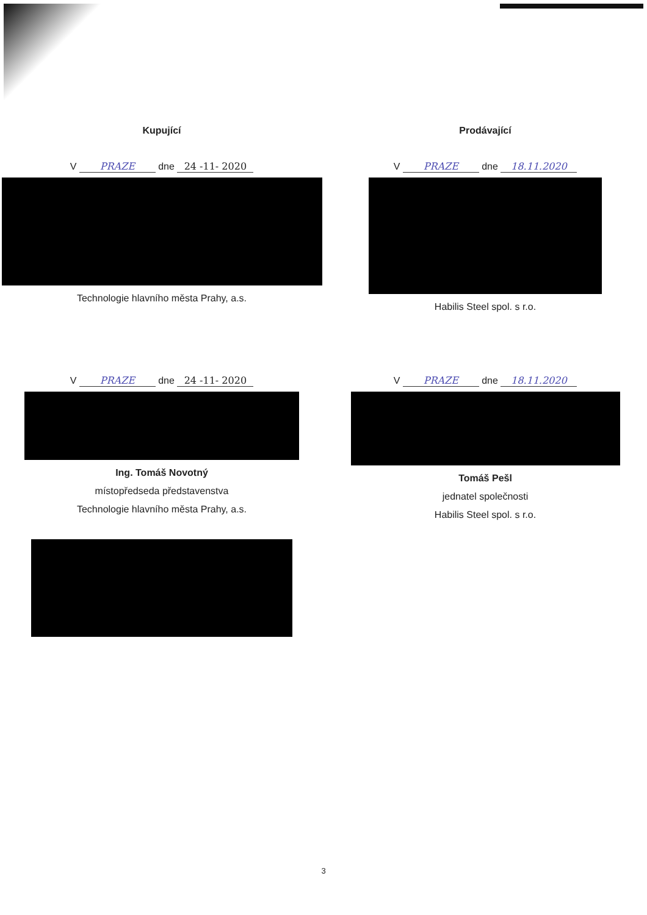Kupující
V PRAZE dne 24 -11- 2020
Technologie hlavního města Prahy, a.s.
Prodávající
V PRAZE dne 18.11.2020
Habilis Steel spol. s r.o.
V PRAZE dne 24 -11- 2020
Ing. Tomáš Novotný
místopředseda představenstva
Technologie hlavního města Prahy, a.s.
V PRAZE dne 18.11.2020
Tomáš Pešl
jednatel společnosti
Habilis Steel spol. s r.o.
3